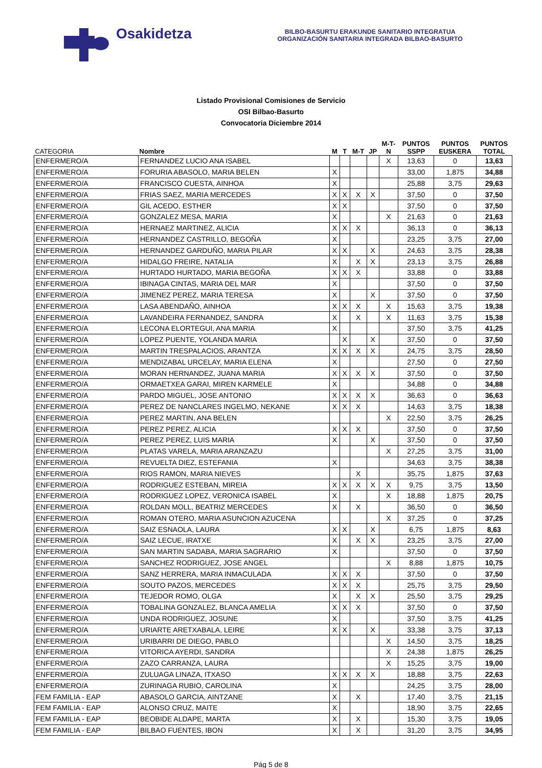Osakidetza
BILBO-BASURTU ERAKUNDE SANITARIO INTEGRATUA
ORGANIZACIÓN SANITARIA INTEGRADA BILBAO-BASURTO
Listado Provisional Comisiones de Servicio
OSI Bilbao-Basurto
Convocatoria Diciembre 2014
| CATEGORIA | Nombre | M | T | M-T | JP | M-T- N | PUNTOS SSPP | PUNTOS EUSKERA | PUNTOS TOTAL |
| --- | --- | --- | --- | --- | --- | --- | --- | --- | --- |
| ENFERMERO/A | FERNANDEZ LUCIO ANA ISABEL | | | | | X | 13,63 | 0 | 13,63 |
| ENFERMERO/A | FORURIA ABASOLO, MARIA BELEN | X | | | | | 33,00 | 1,875 | 34,88 |
| ENFERMERO/A | FRANCISCO CUESTA, AINHOA | X | | | | | 25,88 | 3,75 | 29,63 |
| ENFERMERO/A | FRIAS SAEZ, MARIA MERCEDES | X | X | X | X | | 37,50 | 0 | 37,50 |
| ENFERMERO/A | GIL ACEDO, ESTHER | X | X | | | | 37,50 | 0 | 37,50 |
| ENFERMERO/A | GONZALEZ MESA, MARIA | X | | | | X | 21,63 | 0 | 21,63 |
| ENFERMERO/A | HERNAEZ MARTINEZ, ALICIA | X | X | X | | | 36,13 | 0 | 36,13 |
| ENFERMERO/A | HERNANDEZ CASTRILLO, BEGOÑA | X | | | | | 23,25 | 3,75 | 27,00 |
| ENFERMERO/A | HERNANDEZ GARDUÑO, MARIA PILAR | X | X | | X | | 24,63 | 3,75 | 28,38 |
| ENFERMERO/A | HIDALGO FREIRE, NATALIA | X | | X | X | | 23,13 | 3,75 | 26,88 |
| ENFERMERO/A | HURTADO HURTADO, MARIA BEGOÑA | X | X | X | | | 33,88 | 0 | 33,88 |
| ENFERMERO/A | IBINAGA CINTAS, MARIA DEL MAR | X | | | | | 37,50 | 0 | 37,50 |
| ENFERMERO/A | JIMENEZ PEREZ, MARIA TERESA | X | | | X | | 37,50 | 0 | 37,50 |
| ENFERMERO/A | LASA ABENDAÑO, AINHOA | X | X | X | | X | 15,63 | 3,75 | 19,38 |
| ENFERMERO/A | LAVANDEIRA FERNANDEZ, SANDRA | X | | X | | X | 11,63 | 3,75 | 15,38 |
| ENFERMERO/A | LECONA ELORTEGUI, ANA MARIA | X | | | | | 37,50 | 3,75 | 41,25 |
| ENFERMERO/A | LOPEZ PUENTE, YOLANDA MARIA | | X | | X | | 37,50 | 0 | 37,50 |
| ENFERMERO/A | MARTIN TRESPALACIOS, ARANTZA | X | X | X | X | | 24,75 | 3,75 | 28,50 |
| ENFERMERO/A | MENDIZABAL URCELAY, MARIA ELENA | X | | | | | 27,50 | 0 | 27,50 |
| ENFERMERO/A | MORAN HERNANDEZ, JUANA MARIA | X | X | X | X | | 37,50 | 0 | 37,50 |
| ENFERMERO/A | ORMAETXEA GARAI, MIREN KARMELE | X | | | | | 34,88 | 0 | 34,88 |
| ENFERMERO/A | PARDO MIGUEL, JOSE ANTONIO | X | X | X | X | | 36,63 | 0 | 36,63 |
| ENFERMERO/A | PEREZ DE NANCLARES INGELMO, NEKANE | X | X | X | | | 14,63 | 3,75 | 18,38 |
| ENFERMERO/A | PEREZ MARTIN, ANA BELEN | | | | | X | 22,50 | 3,75 | 26,25 |
| ENFERMERO/A | PEREZ PEREZ, ALICIA | X | X | X | | | 37,50 | 0 | 37,50 |
| ENFERMERO/A | PEREZ PEREZ, LUIS MARIA | X | | | X | | 37,50 | 0 | 37,50 |
| ENFERMERO/A | PLATAS VARELA, MARIA ARANZAZU | | | | | X | 27,25 | 3,75 | 31,00 |
| ENFERMERO/A | REVUELTA DIEZ, ESTEFANIA | X | | | | | 34,63 | 3,75 | 38,38 |
| ENFERMERO/A | RIOS RAMON, MARIA NIEVES | | | X | | | 35,75 | 1,875 | 37,63 |
| ENFERMERO/A | RODRIGUEZ ESTEBAN, MIREIA | X | X | X | X | X | 9,75 | 3,75 | 13,50 |
| ENFERMERO/A | RODRIGUEZ LOPEZ, VERONICA ISABEL | X | | | | X | 18,88 | 1,875 | 20,75 |
| ENFERMERO/A | ROLDAN MOLL, BEATRIZ MERCEDES | X | | X | | | 36,50 | 0 | 36,50 |
| ENFERMERO/A | ROMAN OTERO, MARIA ASUNCION AZUCENA | | | | | X | 37,25 | 0 | 37,25 |
| ENFERMERO/A | SAIZ ESNAOLA, LAURA | X | X | | X | | 6,75 | 1,875 | 8,63 |
| ENFERMERO/A | SAIZ LECUE, IRATXE | X | | X | X | | 23,25 | 3,75 | 27,00 |
| ENFERMERO/A | SAN MARTIN SADABA, MARIA SAGRARIO | X | | | | | 37,50 | 0 | 37,50 |
| ENFERMERO/A | SANCHEZ RODRIGUEZ, JOSE ANGEL | | | | | X | 8,88 | 1,875 | 10,75 |
| ENFERMERO/A | SANZ HERRERA, MARIA INMACULADA | X | X | X | | | 37,50 | 0 | 37,50 |
| ENFERMERO/A | SOUTO PAZOS, MERCEDES | X | X | X | | | 25,75 | 3,75 | 29,50 |
| ENFERMERO/A | TEJEDOR ROMO, OLGA | X | | X | X | | 25,50 | 3,75 | 29,25 |
| ENFERMERO/A | TOBALINA GONZALEZ, BLANCA AMELIA | X | X | X | | | 37,50 | 0 | 37,50 |
| ENFERMERO/A | UNDA RODRIGUEZ, JOSUNE | X | | | | | 37,50 | 3,75 | 41,25 |
| ENFERMERO/A | URIARTE ARETXABALA, LEIRE | X | X | | X | | 33,38 | 3,75 | 37,13 |
| ENFERMERO/A | URIBARRI DE DIEGO, PABLO | | | | | X | 14,50 | 3,75 | 18,25 |
| ENFERMERO/A | VITORICA AYERDI, SANDRA | | | | | X | 24,38 | 1,875 | 26,25 |
| ENFERMERO/A | ZAZO CARRANZA, LAURA | | | | | X | 15,25 | 3,75 | 19,00 |
| ENFERMERO/A | ZULUAGA LINAZA, ITXASO | X | X | X | X | | 18,88 | 3,75 | 22,63 |
| ENFERMERO/A | ZURINAGA RUBIO, CAROLINA | X | | | | | 24,25 | 3,75 | 28,00 |
| FEM FAMILIA - EAP | ABASOLO GARCIA, AINTZANE | X | | X | | | 17,40 | 3,75 | 21,15 |
| FEM FAMILIA - EAP | ALONSO CRUZ, MAITE | X | | | | | 18,90 | 3,75 | 22,65 |
| FEM FAMILIA - EAP | BEOBIDE ALDAPE, MARTA | X | | X | | | 15,30 | 3,75 | 19,05 |
| FEM FAMILIA - EAP | BILBAO FUENTES, IBON | X | | X | | | 31,20 | 3,75 | 34,95 |
Pág 5 de 8